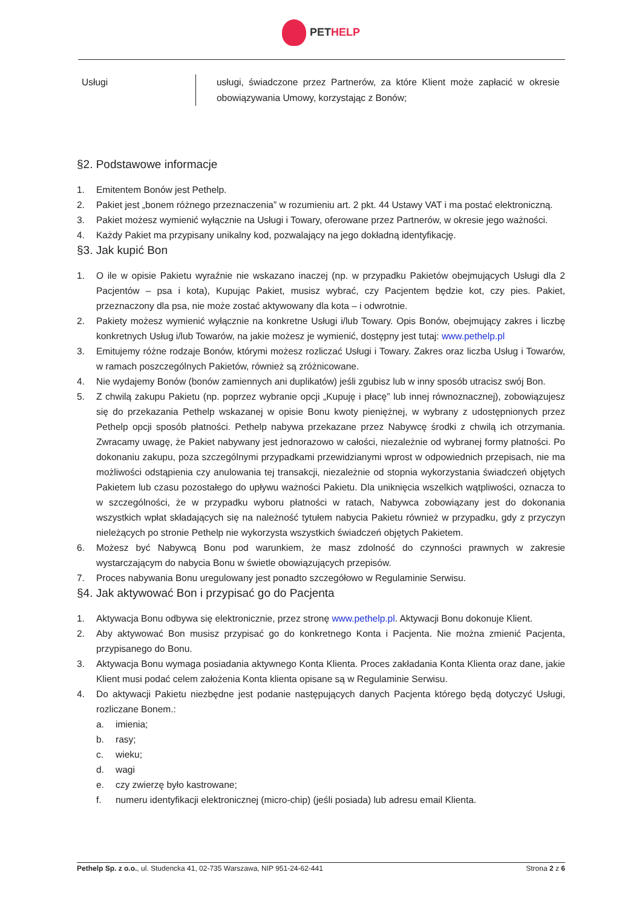PET HELP
| Usługi | usługi, świadczone przez Partnerów, za które Klient może zapłacić w okresie obowiązywania Umowy, korzystając z Bonów; |
§2. Podstawowe informacje
1. Emitentem Bonów jest Pethelp.
2. Pakiet jest „bonem różnego przeznaczenia” w rozumieniu art. 2 pkt. 44 Ustawy VAT i ma postać elektroniczną.
3. Pakiet możesz wymienić wyłącznie na Usługi i Towary, oferowane przez Partnerów, w okresie jego ważności.
4. Każdy Pakiet ma przypisany unikalny kod, pozwalający na jego dokładną identyfikację.
§3. Jak kupić Bon
1. O ile w opisie Pakietu wyraźnie nie wskazano inaczej (np. w przypadku Pakietów obejmujących Usługi dla 2 Pacjentów – psa i kota), Kupując Pakiet, musisz wybrać, czy Pacjentem będzie kot, czy pies. Pakiet, przeznaczony dla psa, nie może zostać aktywowany dla kota – i odwrotnie.
2. Pakiety możesz wymienić wyłącznie na konkretne Usługi i/lub Towary. Opis Bonów, obejmujący zakres i liczbę konkretnych Usług i/lub Towarów, na jakie możesz je wymienić, dostępny jest tutaj: www.pethelp.pl
3. Emitujemy różne rodzaje Bonów, którymi możesz rozliczać Usługi i Towary. Zakres oraz liczba Usług i Towarów, w ramach poszczególnych Pakietów, również są zróżnicowane.
4. Nie wydajemy Bonów (bonów zamiennych ani duplikatów) jeśli zgubisz lub w inny sposób utracisz swój Bon.
5. Z chwilą zakupu Pakietu (np. poprzez wybranie opcji „Kupuję i płacę” lub innej równoznacznej), zobowiązujesz się do przekazania Pethelp wskazanej w opisie Bonu kwoty pieniężnej, w wybrany z udostępnionych przez Pethelp opcji sposób płatności. Pethelp nabywa przekazane przez Nabywcę środki z chwilą ich otrzymania. Zwracamy uwagę, że Pakiet nabywany jest jednorazowo w całości, niezależnie od wybranej formy płatności. Po dokonaniu zakupu, poza szczególnymi przypadkami przewidzianymi wprost w odpowiednich przepisach, nie ma możliwości odstąpienia czy anulowania tej transakcji, niezależnie od stopnia wykorzystania świadczeń objętych Pakietem lub czasu pozostałego do upływu ważności Pakietu. Dla uniknięcia wszelkich wątpliwości, oznacza to w szczególności, że w przypadku wyboru płatności w ratach, Nabywca zobowiązany jest do dokonania wszystkich wpłat składających się na należność tytułem nabycia Pakietu również w przypadku, gdy z przyczyn nieleżących po stronie Pethelp nie wykorzysta wszystkich świadczeń objętych Pakietem.
6. Możesz być Nabywcą Bonu pod warunkiem, że masz zdolność do czynności prawnych w zakresie wystarczającym do nabycia Bonu w świetle obowiązujących przepisów.
7. Proces nabywania Bonu uregulowany jest ponadto szczegółowo w Regulaminie Serwisu.
§4. Jak aktywować Bon i przypisać go do Pacjenta
1. Aktywacja Bonu odbywa się elektronicznie, przez stronę www.pethelp.pl. Aktywacji Bonu dokonuje Klient.
2. Aby aktywować Bon musisz przypisać go do konkretnego Konta i Pacjenta. Nie można zmienić Pacjenta, przypisanego do Bonu.
3. Aktywacja Bonu wymaga posiadania aktywnego Konta Klienta. Proces zakładania Konta Klienta oraz dane, jakie Klient musi podać celem założenia Konta klienta opisane są w Regulaminie Serwisu.
4. Do aktywacji Pakietu niezbędne jest podanie następujących danych Pacjenta którego będą dotyczyć Usługi, rozliczane Bonem.:
a. imienia;
b. rasy;
c. wieku;
d. wagi
e. czy zwierzę było kastrowane;
f. numeru identyfikacji elektronicznej (micro-chip) (jeśli posiada) lub adresu email Klienta.
Pethelp Sp. z o.o., ul. Studencka 41, 02-735 Warszawa, NIP 951-24-62-441 Strona 2 z 6